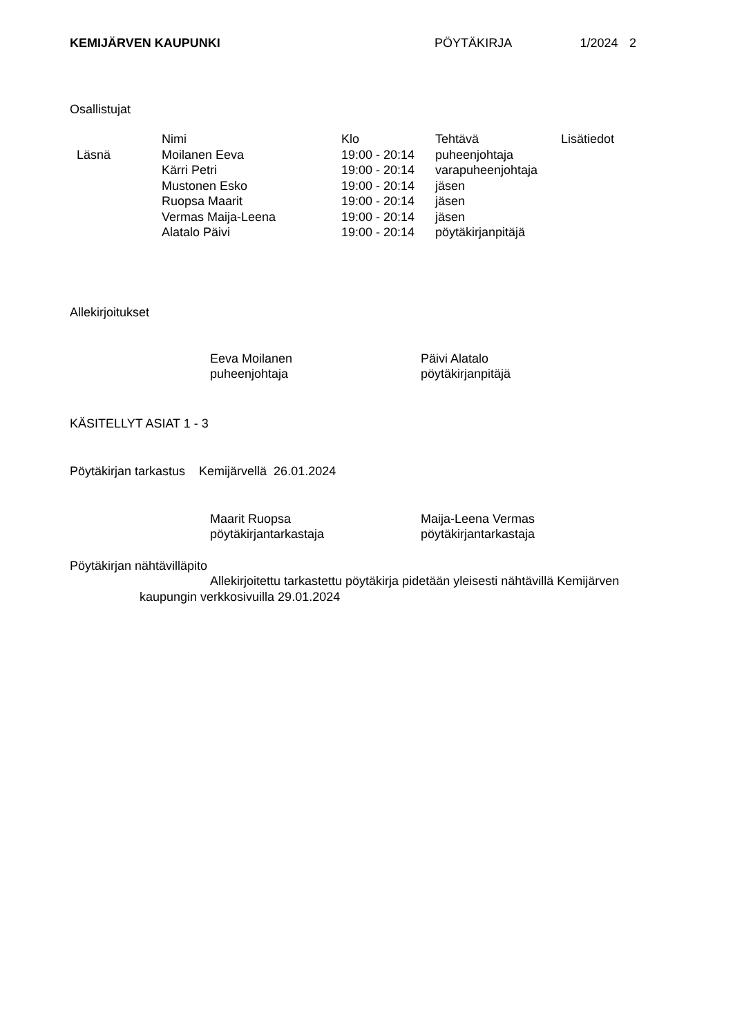KEMIJÄRVEN KAUPUNKI PÖYTÄKIRJA 1/2024 2
Osallistujat
| | Nimi | Klo | Tehtävä | Lisätiedot |
| Läsnä | Moilanen Eeva | 19:00 - 20:14 | puheenjohtaja | |
| | Kärri Petri | 19:00 - 20:14 | varapuheenjohtaja | |
| | Mustonen Esko | 19:00 - 20:14 | jäsen | |
| | Ruopsa Maarit | 19:00 - 20:14 | jäsen | |
| | Vermas Maija-Leena | 19:00 - 20:14 | jäsen | |
| | Alatalo Päivi | 19:00 - 20:14 | pöytäkirjanpitäjä | |
Allekirjoitukset
Eeva Moilanen
puheenjohtaja
Päivi Alatalo
pöytäkirjanpitäjä
KÄSITELLYT ASIAT 1 - 3
Pöytäkirjan tarkastus Kemijärvellä 26.01.2024
Maarit Ruopsa
pöytäkirjantarkastaja
Maija-Leena Vermas
pöytäkirjantarkastaja
Pöytäkirjan nähtävilläpito
Allekirjoitettu tarkastettu pöytäkirja pidetään yleisesti nähtävillä Kemijärven kaupungin verkkosivuilla 29.01.2024